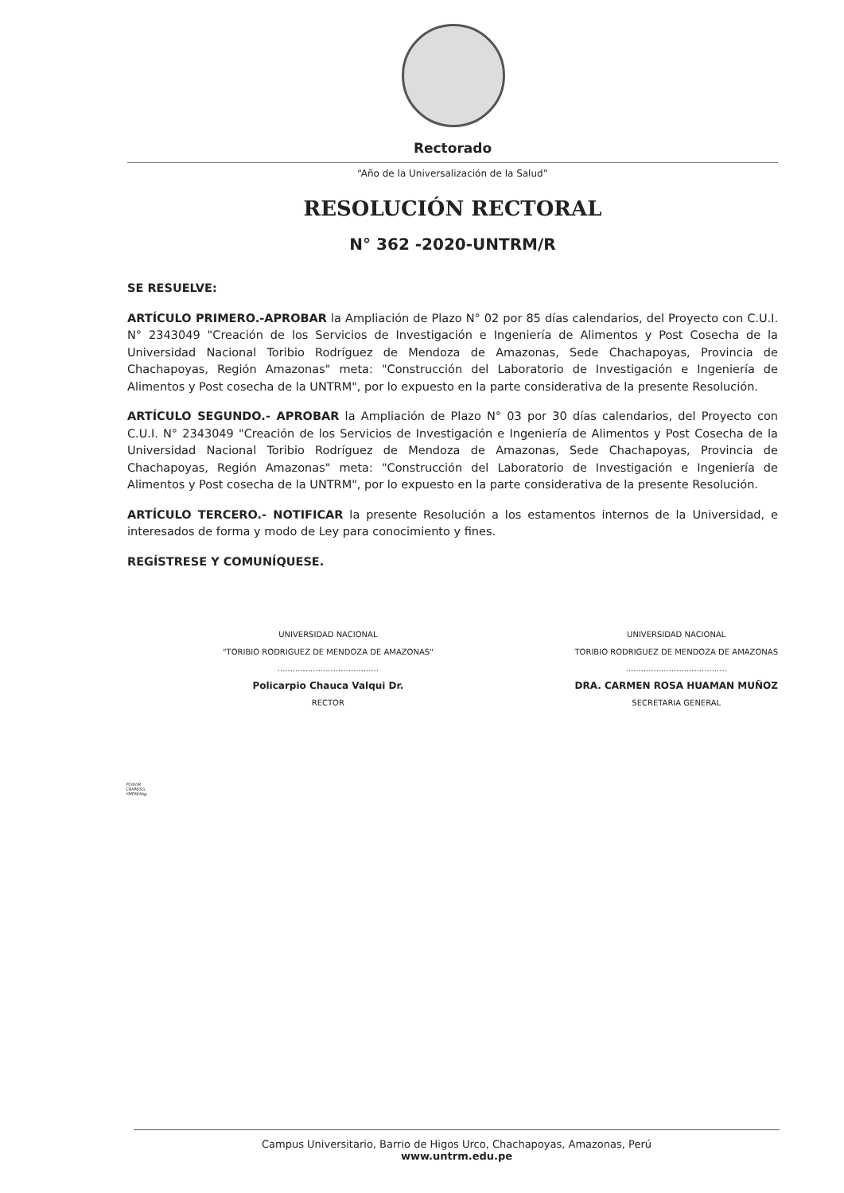Rectorado
“Año de la Universalización de la Salud”
RESOLUCIÓN RECTORAL
N° 362 -2020-UNTRM/R
SE RESUELVE:
ARTÍCULO PRIMERO.-APROBAR la Ampliación de Plazo N° 02 por 85 días calendarios, del Proyecto con C.U.I. N° 2343049 "Creación de los Servicios de Investigación e Ingeniería de Alimentos y Post Cosecha de la Universidad Nacional Toribio Rodríguez de Mendoza de Amazonas, Sede Chachapoyas, Provincia de Chachapoyas, Región Amazonas" meta: "Construcción del Laboratorio de Investigación e Ingeniería de Alimentos y Post cosecha de la UNTRM", por lo expuesto en la parte considerativa de la presente Resolución.
ARTÍCULO SEGUNDO.- APROBAR la Ampliación de Plazo N° 03 por 30 días calendarios, del Proyecto con C.U.I. N° 2343049 "Creación de los Servicios de Investigación e Ingeniería de Alimentos y Post Cosecha de la Universidad Nacional Toribio Rodríguez de Mendoza de Amazonas, Sede Chachapoyas, Provincia de Chachapoyas, Región Amazonas" meta: "Construcción del Laboratorio de Investigación e Ingeniería de Alimentos y Post cosecha de la UNTRM", por lo expuesto en la parte considerativa de la presente Resolución.
ARTÍCULO TERCERO.- NOTIFICAR la presente Resolución a los estamentos internos de la Universidad, e interesados de forma y modo de Ley para conocimiento y fines.
REGÍSTRESE Y COMUNÍQUESE.
UNIVERSIDAD NACIONAL
"TORIBIO RODRIGUEZ DE MENDOZA DE AMAZONAS"
........................................
Policarpio Chauca Valqui Dr.
RECTOR
UNIVERSIDAD NACIONAL
TORIBIO RODRIGUEZ DE MENDOZA DE AMAZONAS
........................................
DRA. CARMEN ROSA HUAMAN MUÑOZ
SECRETARIA GENERAL
PCHV/R
CRHM/SG
YMFM/Abg.
Campus Universitario, Barrio de Higos Urco, Chachapoyas, Amazonas, Perú
www.untrm.edu.pe